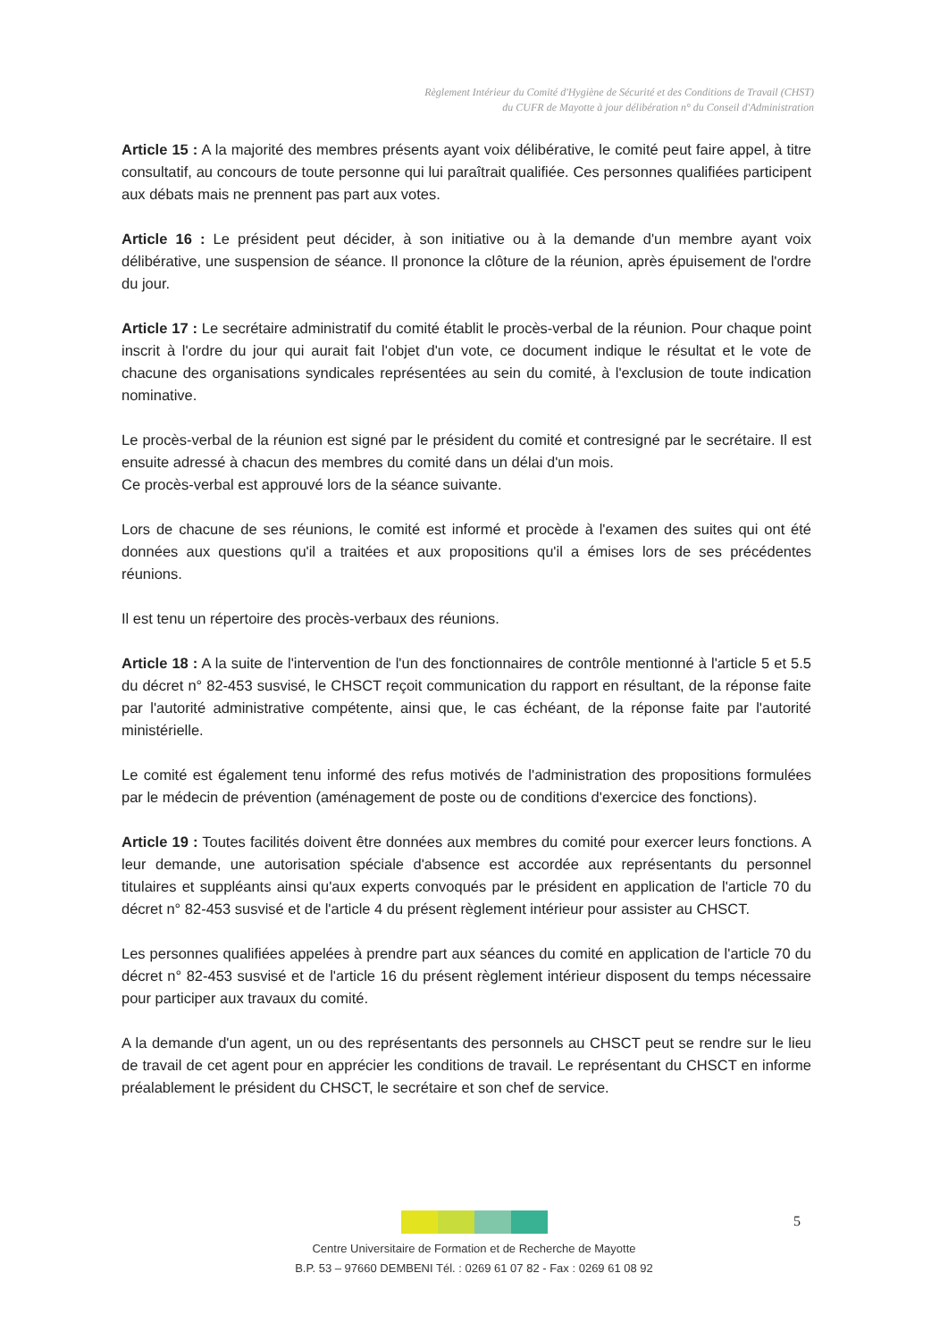Règlement Intérieur du Comité d'Hygiène de Sécurité et des Conditions de Travail (CHST)
du CUFR de Mayotte à jour délibération n° du Conseil d'Administration
Article 15 : A la majorité des membres présents ayant voix délibérative, le comité peut faire appel, à titre consultatif, au concours de toute personne qui lui paraîtrait qualifiée. Ces personnes qualifiées participent aux débats mais ne prennent pas part aux votes.
Article 16 : Le président peut décider, à son initiative ou à la demande d'un membre ayant voix délibérative, une suspension de séance. Il prononce la clôture de la réunion, après épuisement de l'ordre du jour.
Article 17 : Le secrétaire administratif du comité établit le procès-verbal de la réunion. Pour chaque point inscrit à l'ordre du jour qui aurait fait l'objet d'un vote, ce document indique le résultat et le vote de chacune des organisations syndicales représentées au sein du comité, à l'exclusion de toute indication nominative.
Le procès-verbal de la réunion est signé par le président du comité et contresigné par le secrétaire. Il est ensuite adressé à chacun des membres du comité dans un délai d'un mois.
Ce procès-verbal est approuvé lors de la séance suivante.
Lors de chacune de ses réunions, le comité est informé et procède à l'examen des suites qui ont été données aux questions qu'il a traitées et aux propositions qu'il a émises lors de ses précédentes réunions.
Il est tenu un répertoire des procès-verbaux des réunions.
Article 18 : A la suite de l'intervention de l'un des fonctionnaires de contrôle mentionné à l'article 5 et 5.5 du décret n° 82-453 susvisé, le CHSCT reçoit communication du rapport en résultant, de la réponse faite par l'autorité administrative compétente, ainsi que, le cas échéant, de la réponse faite par l'autorité ministérielle.
Le comité est également tenu informé des refus motivés de l'administration des propositions formulées par le médecin de prévention (aménagement de poste ou de conditions d'exercice des fonctions).
Article 19 : Toutes facilités doivent être données aux membres du comité pour exercer leurs fonctions. A leur demande, une autorisation spéciale d'absence est accordée aux représentants du personnel titulaires et suppléants ainsi qu'aux experts convoqués par le président en application de l'article 70 du décret n° 82-453 susvisé et de l'article 4 du présent règlement intérieur pour assister au CHSCT.
Les personnes qualifiées appelées à prendre part aux séances du comité en application de l'article 70 du décret n° 82-453 susvisé et de l'article 16 du présent règlement intérieur disposent du temps nécessaire pour participer aux travaux du comité.
A la demande d'un agent, un ou des représentants des personnels au CHSCT peut se rendre sur le lieu de travail de cet agent pour en apprécier les conditions de travail. Le représentant du CHSCT en informe préalablement le président du CHSCT, le secrétaire et son chef de service.
5
Centre Universitaire de Formation et de Recherche de Mayotte
B.P. 53 – 97660 DEMBENI Tél. : 0269 61 07 82 - Fax : 0269 61 08 92